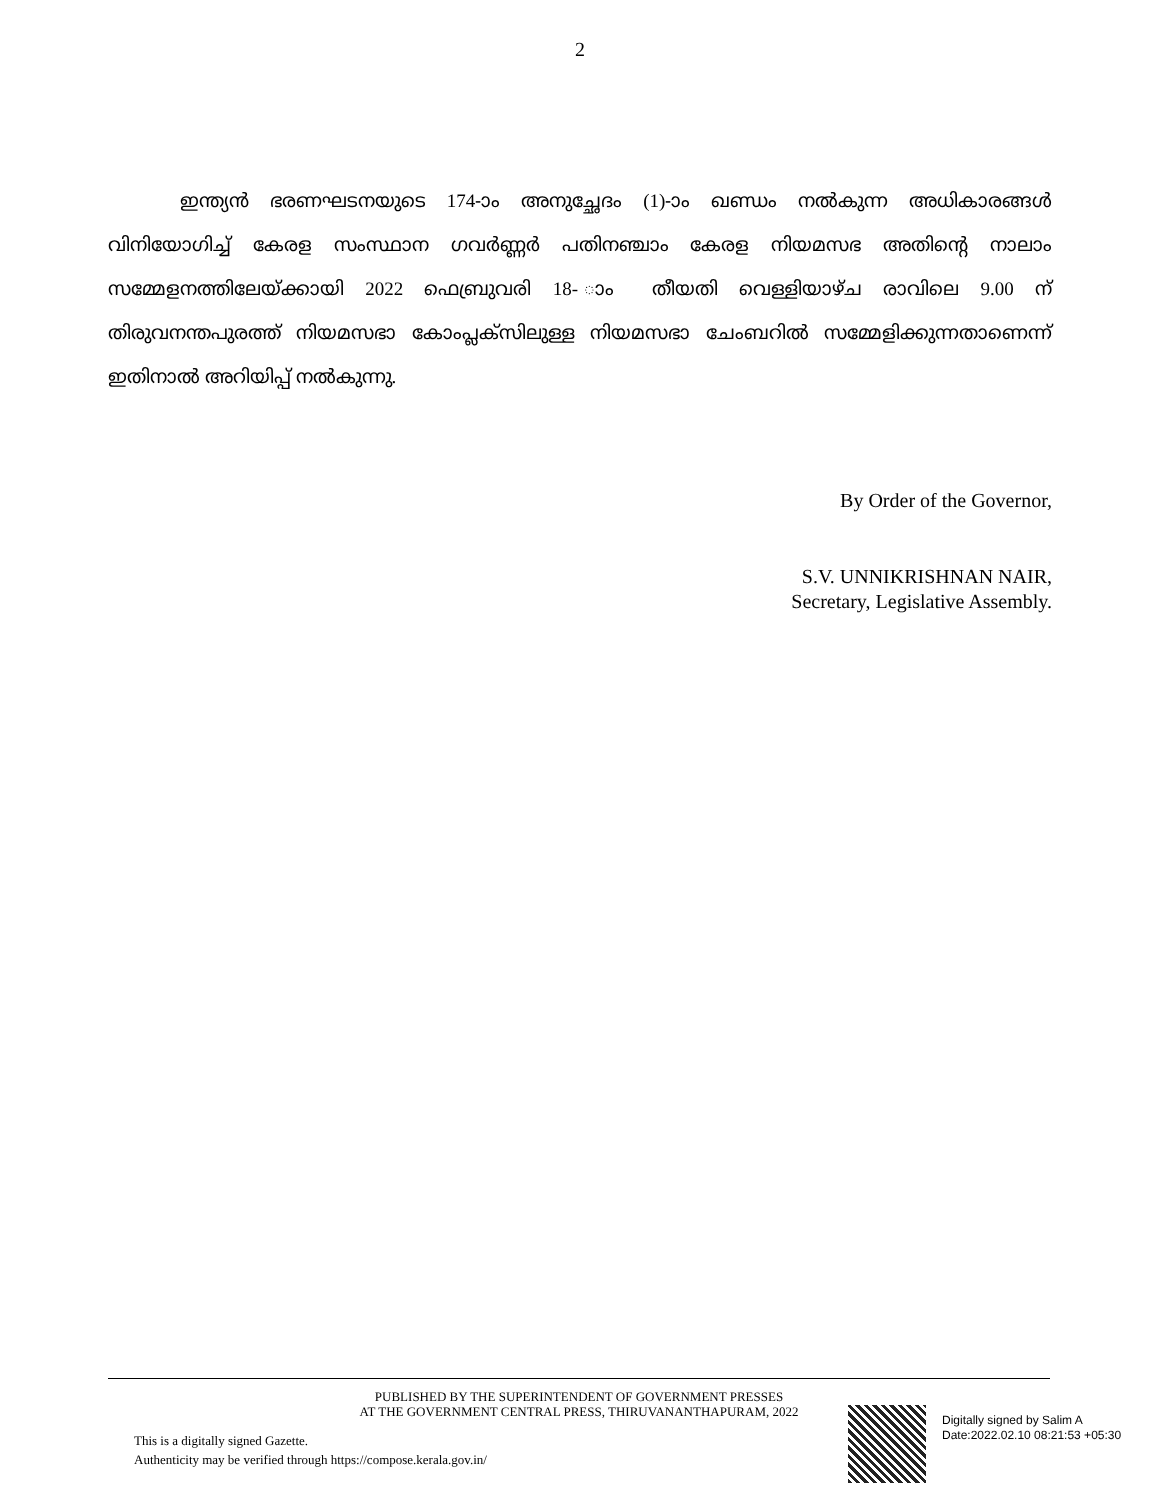2
ഇന്ത്യൻ ഭരണഘടനയുടെ 174-ാം അനുച്ഛേദം (1)-ാം ഖണ്ഡം നൽകുന്ന അധികാരങ്ങൾ വിനിയോഗിച്ച് കേരള സംസ്ഥാന ഗവർണ്ണർ പതിനഞ്ചാം കേരള നിയമസഭ അതിന്റെ നാലാം സമ്മേളനത്തിലേയ്ക്കായി 2022 ഫെബ്രുവരി 18- ാം തീയതി വെള്ളിയാഴ്ച രാവിലെ 9.00 ന് തിരുവനന്തപുരത്ത് നിയമസഭാ കോംപ്ലക്സിലുള്ള നിയമസഭാ ചേംബറിൽ സമ്മേളിക്കുന്നതാണെന്ന് ഇതിനാൽ അറിയിപ്പ് നൽകുന്നു.
By Order of the Governor,
S.V. UNNIKRISHNAN NAIR,
Secretary, Legislative Assembly.
PUBLISHED BY THE SUPERINTENDENT OF GOVERNMENT PRESSES
AT THE GOVERNMENT CENTRAL PRESS, THIRUVANANTHAPURAM, 2022
This is a digitally signed Gazette.
Authenticity may be verified through https://compose.kerala.gov.in/
Digitally signed by Salim A
Date:2022.02.10 08:21:53 +05:30